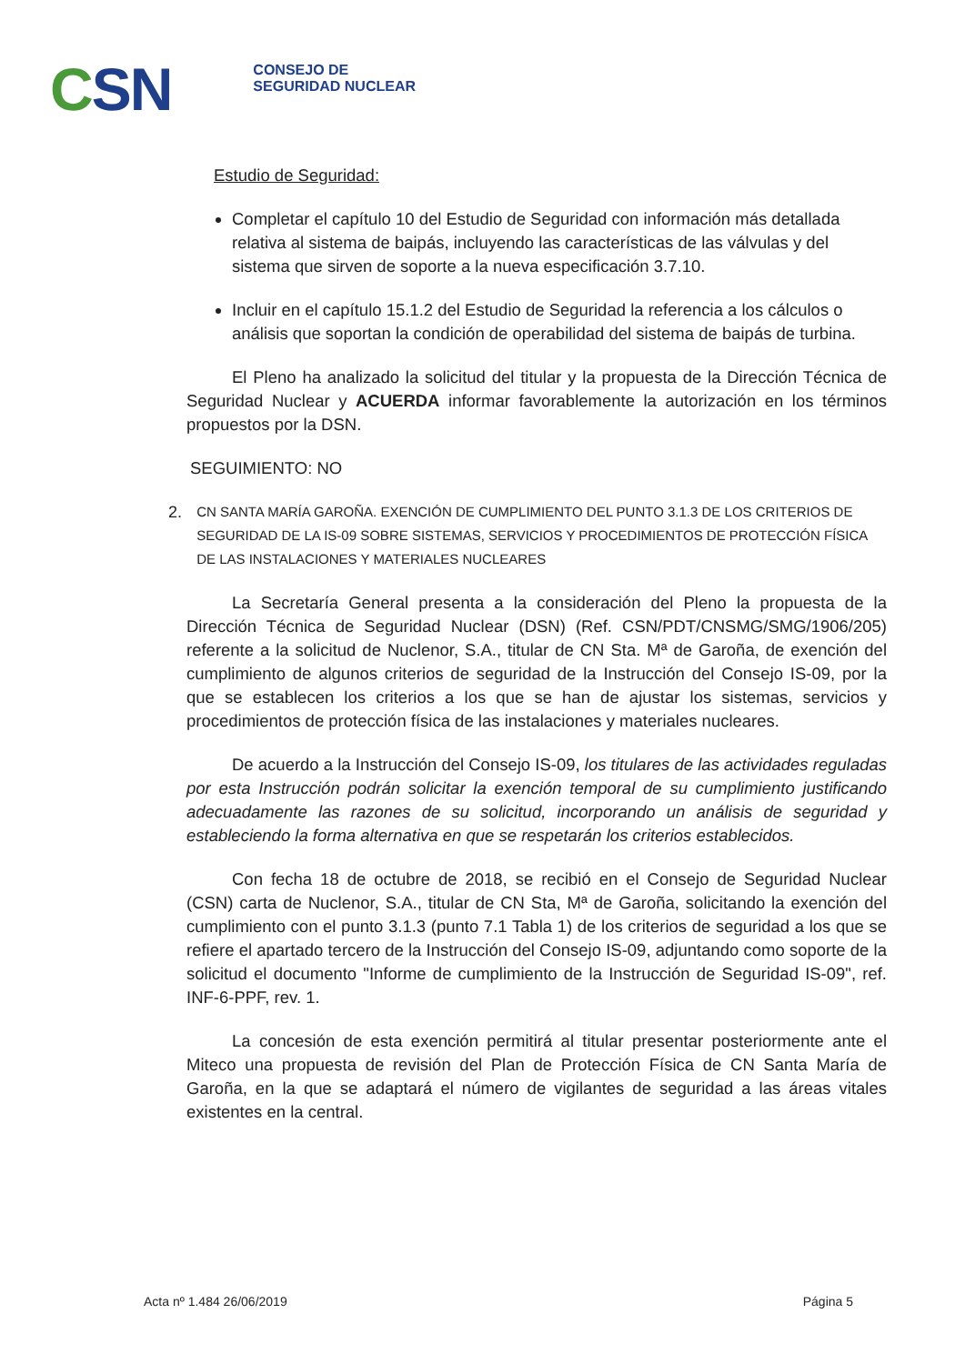CSN
CONSEJO DE
SEGURIDAD NUCLEAR
Estudio de Seguridad:
Completar el capítulo 10 del Estudio de Seguridad con información más detallada relativa al sistema de baipás, incluyendo las características de las válvulas y del sistema que sirven de soporte a la nueva especificación 3.7.10.
Incluir en el capítulo 15.1.2 del Estudio de Seguridad la referencia a los cálculos o análisis que soportan la condición de operabilidad del sistema de baipás de turbina.
El Pleno ha analizado la solicitud del titular y la propuesta de la Dirección Técnica de Seguridad Nuclear y ACUERDA informar favorablemente la autorización en los términos propuestos por la DSN.
SEGUIMIENTO: NO
2. CN SANTA MARÍA GAROÑA. EXENCIÓN DE CUMPLIMIENTO DEL PUNTO 3.1.3 DE LOS CRITERIOS DE SEGURIDAD DE LA IS-09 SOBRE SISTEMAS, SERVICIOS Y PROCEDIMIENTOS DE PROTECCIÓN FÍSICA DE LAS INSTALACIONES Y MATERIALES NUCLEARES
La Secretaría General presenta a la consideración del Pleno la propuesta de la Dirección Técnica de Seguridad Nuclear (DSN) (Ref. CSN/PDT/CNSMG/SMG/1906/205) referente a la solicitud de Nuclenor, S.A., titular de CN Sta. Mª de Garoña, de exención del cumplimiento de algunos criterios de seguridad de la Instrucción del Consejo IS-09, por la que se establecen los criterios a los que se han de ajustar los sistemas, servicios y procedimientos de protección física de las instalaciones y materiales nucleares.
De acuerdo a la Instrucción del Consejo IS-09, los titulares de las actividades reguladas por esta Instrucción podrán solicitar la exención temporal de su cumplimiento justificando adecuadamente las razones de su solicitud, incorporando un análisis de seguridad y estableciendo la forma alternativa en que se respetarán los criterios establecidos.
Con fecha 18 de octubre de 2018, se recibió en el Consejo de Seguridad Nuclear (CSN) carta de Nuclenor, S.A., titular de CN Sta, Mª de Garoña, solicitando la exención del cumplimiento con el punto 3.1.3 (punto 7.1 Tabla 1) de los criterios de seguridad a los que se refiere el apartado tercero de la Instrucción del Consejo IS-09, adjuntando como soporte de la solicitud el documento "Informe de cumplimiento de la Instrucción de Seguridad IS-09", ref. INF-6-PPF, rev. 1.
La concesión de esta exención permitirá al titular presentar posteriormente ante el Miteco una propuesta de revisión del Plan de Protección Física de CN Santa María de Garoña, en la que se adaptará el número de vigilantes de seguridad a las áreas vitales existentes en la central.
Acta nº 1.484 26/06/2019 Página 5